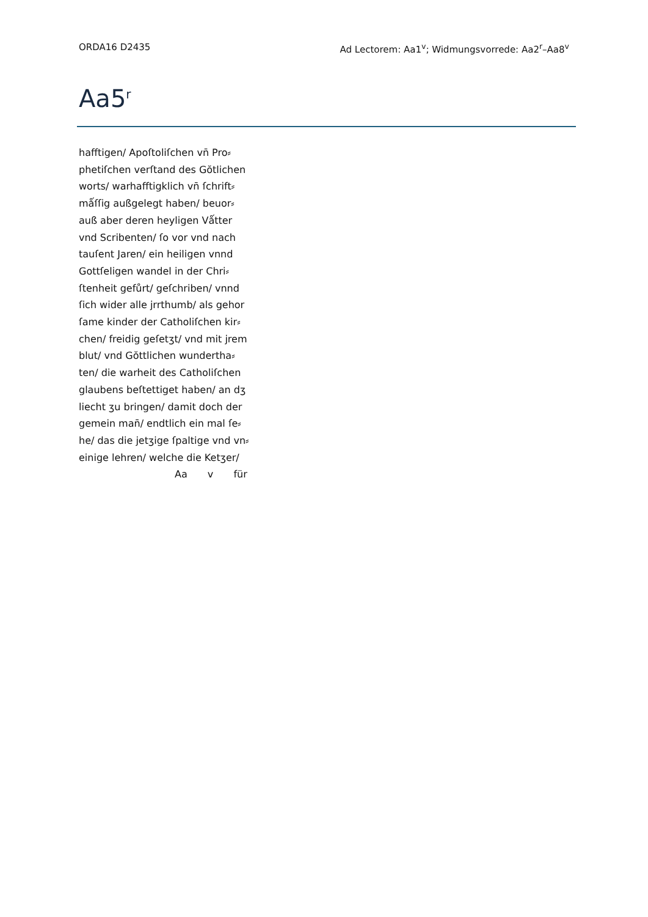ORDA16 D2435 Ad Lectorem: Aa1<sup>v</sup>; Widmungsvorrede: Aa2<sup>r</sup>–Aa8<sup>v</sup>
Aa5<sup>r</sup>
hafftigen/ Apoſtoliſchen vn̄ Pro⸗
phetiſchen verſtand des Gŏtlichen
worts/ warhafftigklich vn̄ ſchrift⸗
mǻſſig außgelegt haben/ beuor⸗
auß aber deren heyligen Vǻtter
vnd Scribenten/ ſo vor vnd nach
tauſent Jaren/ ein heiligen vnnd
Gottſeligen wandel in der Chri⸗
ſtenheit gefůrt/ geſchriben/ vnnd
ſich wider alle jrrthumb/ als gehor
ſame kinder der Catholiſchen kir⸗
chen/ freidig geſetʒt/ vnd mit jrem
blut/ vnd Gŏttlichen wundertha⸗
ten/ die warheit des Catholiſchen
glaubens beſtettiget haben/ an dʒ
liecht ʒu bringen/ damit doch der
gemein man̄/ endtlich ein mal ſe⸗
he/ das die jetʒige ſpaltige vnd vn⸗
einige lehren/ welche die Ketʒer/
Aa v für